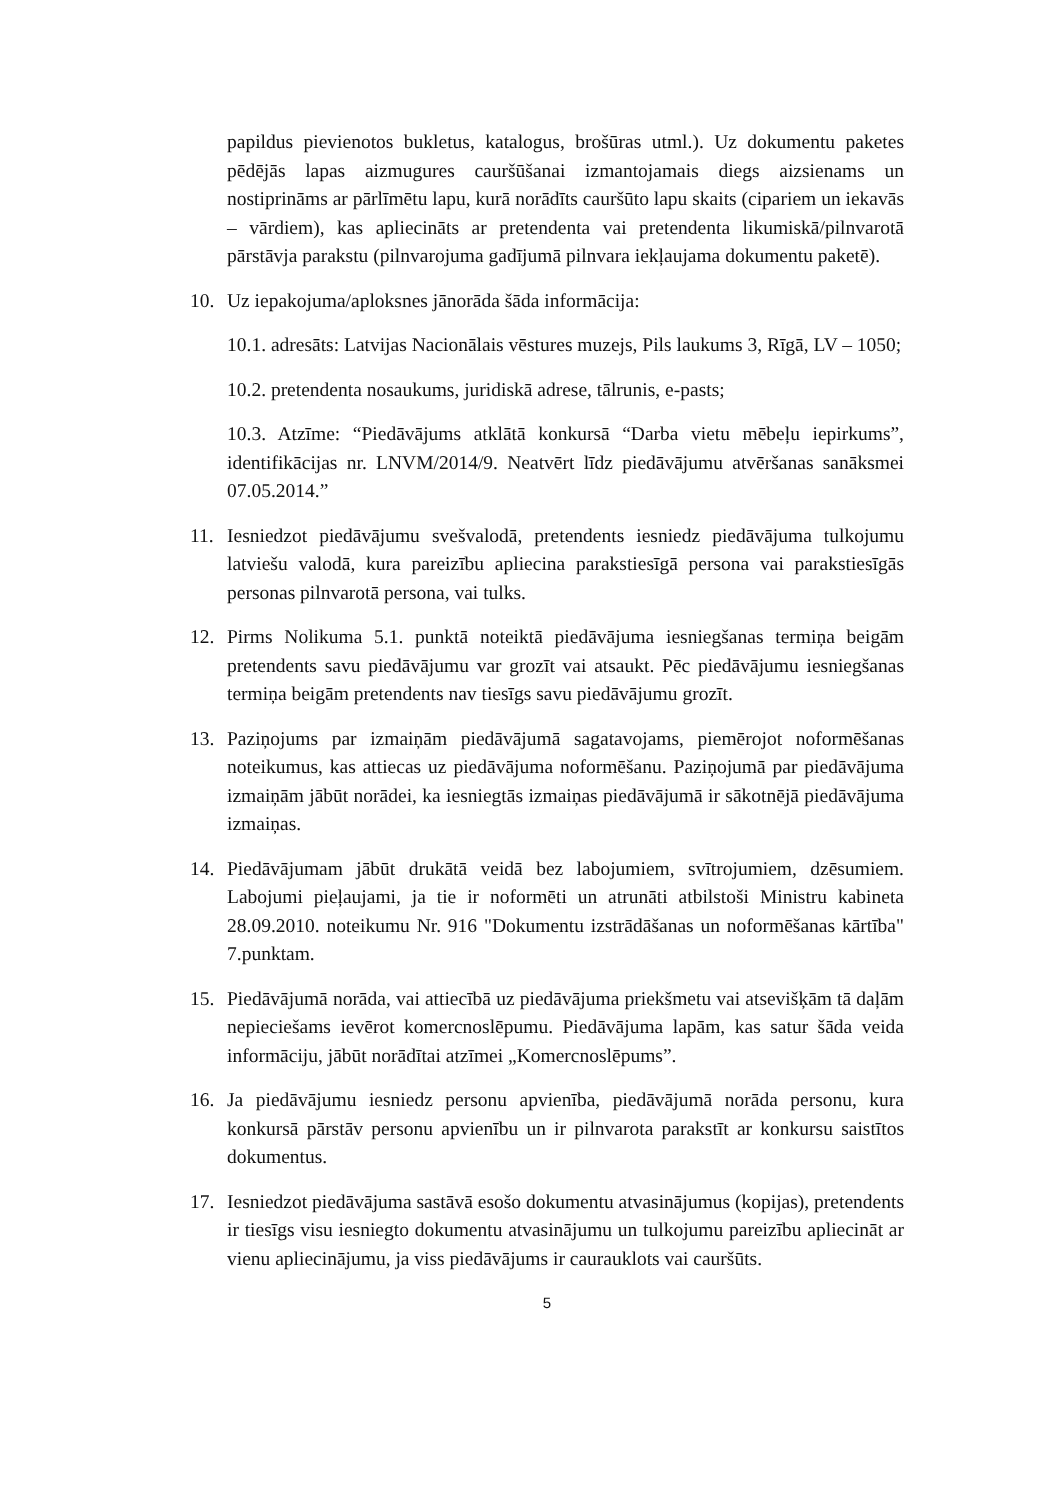papildus pievienotos bukletus, katalogus, brošūras utml.). Uz dokumentu paketes pēdējās lapas aizmugures cauršūšanai izmantojamais diegs aizsienams un nostiprināms ar pārlīmētu lapu, kurā norādīts cauršūto lapu skaits (cipariem un iekavās – vārdiem), kas apliecināts ar pretendenta vai pretendenta likumiskā/pilnvarotā pārstāvja parakstu (pilnvarojuma gadījumā pilnvara iekļaujama dokumentu paketē).
10. Uz iepakojuma/aploksnes jānorāda šāda informācija:
10.1. adresāts: Latvijas Nacionālais vēstures muzejs, Pils laukums 3, Rīgā, LV – 1050;
10.2. pretendenta nosaukums, juridiskā adrese, tālrunis, e-pasts;
10.3. Atzīme: “Piedāvājums atklātā konkursā “Darba vietu mēbeļu iepirkums”, identifikācijas nr. LNVM/2014/9. Neatvērt līdz piedāvājumu atvēršanas sanāksmei 07.05.2014.”
11. Iesniedzot piedāvājumu svešvalodā, pretendents iesniedz piedāvājuma tulkojumu latviešu valodā, kura pareizību apliecina parakstiesīgā persona vai parakstiesīgās personas pilnvarotā persona, vai tulks.
12. Pirms Nolikuma 5.1. punktā noteiktā piedāvājuma iesniegšanas termiņa beigām pretendents savu piedāvājumu var grozīt vai atsaukt. Pēc piedāvājumu iesniegšanas termiņa beigām pretendents nav tiesīgs savu piedāvājumu grozīt.
13. Paziņojums par izmaiņām piedāvājumā sagatavojams, piemērojot noformēšanas noteikumus, kas attiecas uz piedāvājuma noformēšanu. Paziņojumā par piedāvājuma izmaiņām jābūt norādei, ka iesniegtās izmaiņas piedāvājumā ir sākotnējā piedāvājuma izmaiņas.
14. Piedāvājumam jābūt drukātā veidā bez labojumiem, svītrojumiem, dzēsumiem. Labojumi pieļaujami, ja tie ir noformēti un atrunāti atbilstoši Ministru kabineta 28.09.2010. noteikumu Nr. 916 "Dokumentu izstrādāšanas un noformēšanas kārtība" 7.punktam.
15. Piedāvājumā norāda, vai attiecībā uz piedāvājuma priekšmetu vai atsevišķām tā daļām nepieciešams ievērot komercnoslēpumu. Piedāvājuma lapām, kas satur šāda veida informāciju, jābūt norādītai atzīmei „Komercnoslēpums”.
16. Ja piedāvājumu iesniedz personu apvienība, piedāvājumā norāda personu, kura konkursā pārstāv personu apvienību un ir pilnvarota parakstīt ar konkursu saistītos dokumentus.
17. Iesniedzot piedāvājuma sastāvā esošo dokumentu atvasinājumus (kopijas), pretendents ir tiesīgs visu iesniegto dokumentu atvasinājumu un tulkojumu pareizību apliecināt ar vienu apliecinājumu, ja viss piedāvājums ir caurauklots vai cauršūts.
5